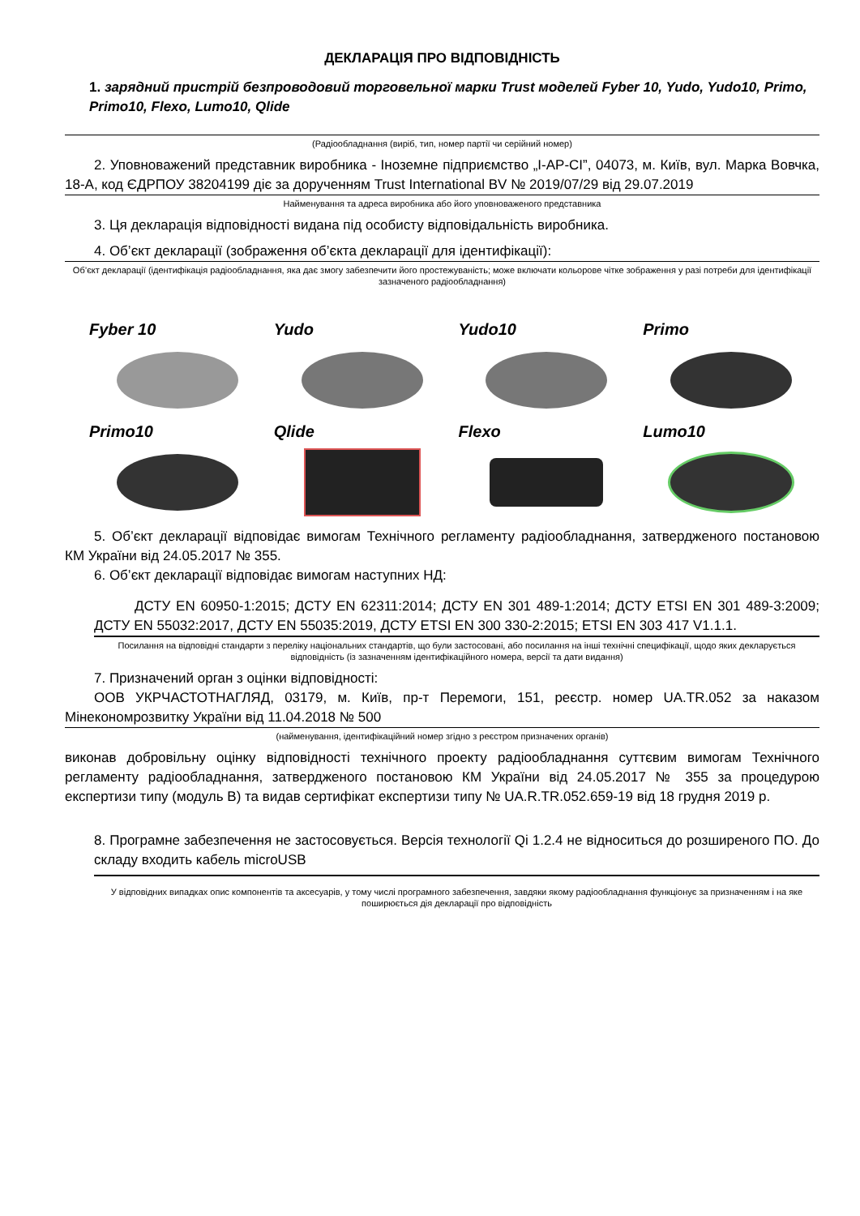ДЕКЛАРАЦІЯ ПРО ВІДПОВІДНІСТЬ
1. зарядний пристрій безпроводовий торговельної марки Trust моделей Fyber 10, Yudo, Yudo10, Primo, Primo10, Flexo, Lumo10, Qlide
(Радіообладнання (виріб, тип, номер партії чи серійний номер)
2. Уповноважений представник виробника - Іноземне підприємство „І-АР-СІ”, 04073, м. Київ, вул. Марка Вовчка, 18-А, код ЄДРПОУ 38204199 діє за дорученням Trust International BV № 2019/07/29 від 29.07.2019
Найменування та адреса виробника або його уповноваженого представника
3. Ця декларація відповідності видана під особисту відповідальність виробника.
4. Об’єкт декларації (зображення об’єкта декларації для ідентифікації):
Об’єкт декларації (ідентифікація радіообладнання, яка дає змогу забезпечити його простежуваність; може включати кольорове чітке зображення у разі потреби для ідентифікації зазначеного радіообладнання)
Fyber 10
Yudo
Yudo10
Primo
Primo10
Qlide
Flexo
Lumo10
5. Об’єкт декларації відповідає вимогам Технічного регламенту радіообладнання, затвердженого постановою КМ України від 24.05.2017 № 355.
6. Об’єкт декларації відповідає вимогам наступних НД:
ДСТУ EN 60950-1:2015; ДСТУ EN 62311:2014; ДСТУ EN 301 489-1:2014; ДСТУ ETSI EN 301 489-3:2009; ДСТУ EN 55032:2017, ДСТУ EN 55035:2019, ДСТУ ETSI EN 300 330-2:2015; ETSI EN 303 417 V1.1.1.
Посилання на відповідні стандарти з переліку національних стандартів, що були застосовані, або посилання на інші технічні специфікації, щодо яких декларується відповідність (із зазначенням ідентифікаційного номера, версії та дати видання)
7. Призначений орган з оцінки відповідності:
ООВ УКРЧАСТОТНАГЛЯД, 03179, м. Київ, пр-т Перемоги, 151, реєстр. номер UA.TR.052 за наказом Мінекономрозвитку України від 11.04.2018 № 500
(найменування, ідентифікаційний номер згідно з реєстром призначених органів)
виконав добровільну оцінку відповідності технічного проекту радіообладнання суттєвим вимогам Технічного регламенту радіообладнання, затвердженого постановою КМ України від 24.05.2017 № 355 за процедурою експертизи типу (модуль В) та видав сертифікат експертизи типу № UA.R.TR.052.659-19 від 18 грудня 2019 р.
8. Програмне забезпечення не застосовується. Версія технології Qi 1.2.4 не відноситься до розширеного ПО. До складу входить кабель microUSB
У відповідних випадках опис компонентів та аксесуарів, у тому числі програмного забезпечення, завдяки якому радіообладнання функціонує за призначенням і на яке поширюється дія декларації про відповідність